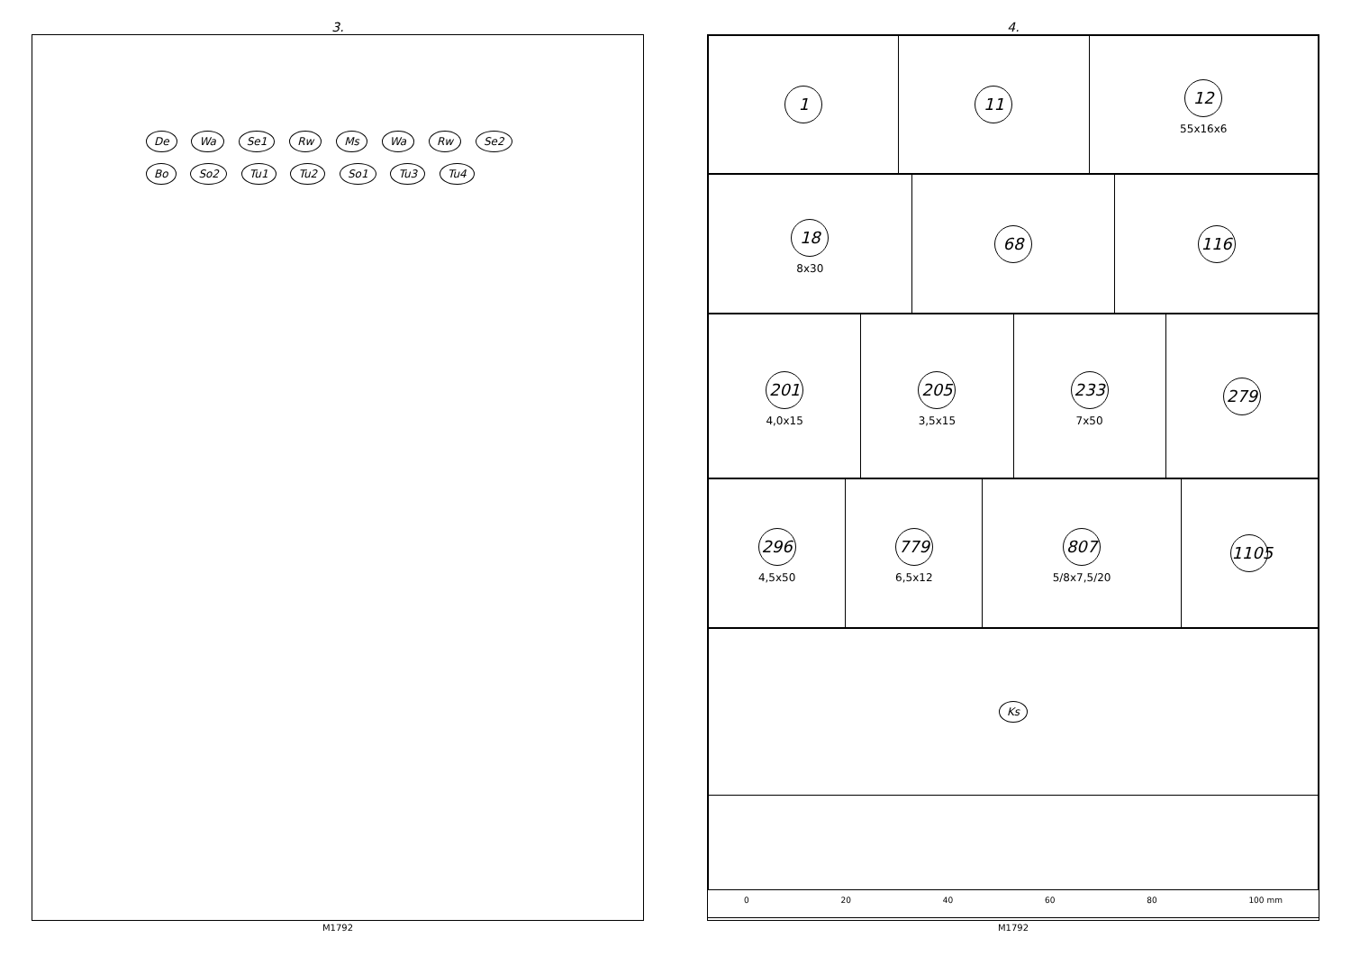3.
De Wa Se1 Rw Ms Wa Rw Se2 Bo So2 Tu1 Tu2 So1 Tu3 Tu4
M1792
4.
| 1 | 11 | 12 55x16x6 |
| 18 8x30 | 68 | 116 |
| 201 4,0x15 | 205 3,5x15 | 233 7x50 | 279 |
| 296 4,5x50 | 779 6,5x12 | 807 5/8x7,5/20 | 1105 |
| Ks |
0 20 40 60 80 100 mm
M1792